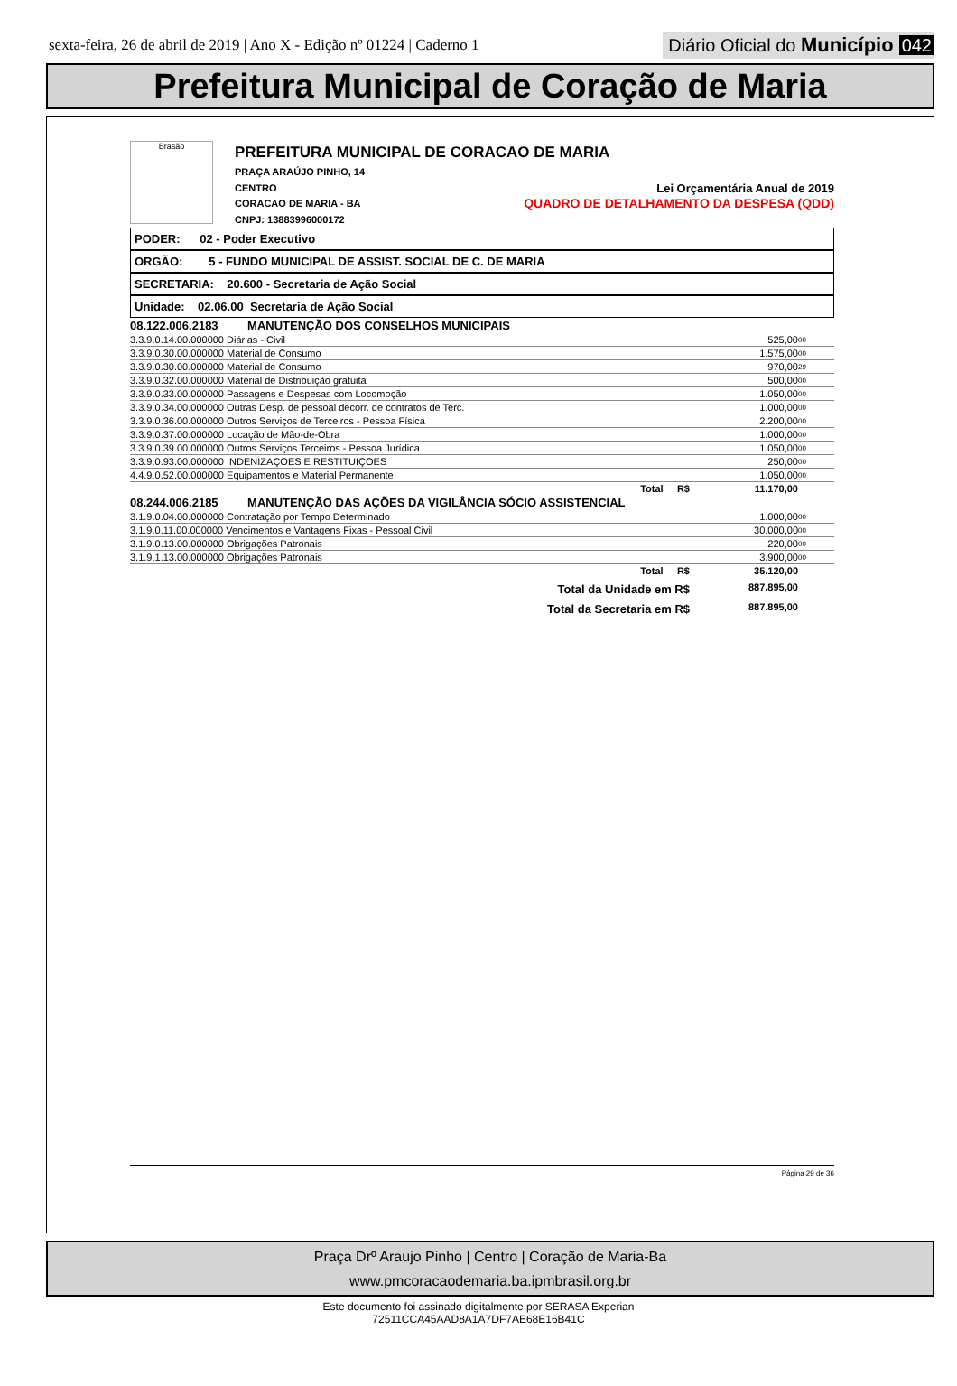sexta-feira, 26 de abril de 2019 | Ano X - Edição nº 01224 | Caderno 1
Diário Oficial do Município 042
Prefeitura Municipal de Coração de Maria
Brasão
PREFEITURA MUNICIPAL DE CORACAO DE MARIA
PRAÇA ARAÚJO PINHO, 14
CENTRO Lei Orçamentária Anual de 2019
CORACAO DE MARIA - BA QUADRO DE DETALHAMENTO DA DESPESA (QDD)
CNPJ: 13883996000172
PODER: 02 - Poder Executivo
ORGÃO: 5 - FUNDO MUNICIPAL DE ASSIST. SOCIAL DE C. DE MARIA
SECRETARIA: 20.600 - Secretaria de Ação Social
Unidade: 02.06.00 Secretaria de Ação Social
| 08.122.006.2183 MANUTENÇÃO DOS CONSELHOS MUNICIPAIS | | |
| 3.3.9.0.14.00.000000 Diárias - Civil | 525,00 | 00 |
| 3.3.9.0.30.00.000000 Material de Consumo | 1.575,00 | 00 |
| 3.3.9.0.30.00.000000 Material de Consumo | 970,00 | 29 |
| 3.3.9.0.32.00.000000 Material de Distribuição gratuita | 500,00 | 00 |
| 3.3.9.0.33.00.000000 Passagens e Despesas com Locomoção | 1.050,00 | 00 |
| 3.3.9.0.34.00.000000 Outras Desp. de pessoal decorr. de contratos de Terc. | 1.000,00 | 00 |
| 3.3.9.0.36.00.000000 Outros Serviços de Terceiros - Pessoa Física | 2.200,00 | 00 |
| 3.3.9.0.37.00.000000 Locação de Mão-de-Obra | 1.000,00 | 00 |
| 3.3.9.0.39.00.000000 Outros Serviços Terceiros - Pessoa Jurídica | 1.050,00 | 00 |
| 3.3.9.0.93.00.000000 INDENIZAÇOES E RESTITUIÇOES | 250,00 | 00 |
| 4.4.9.0.52.00.000000 Equipamentos e Material Permanente | 1.050,00 | 00 |
| Total R$ | 11.170,00 | |
| 08.244.006.2185 MANUTENÇÃO DAS AÇÕES DA VIGILÂNCIA SÓCIO ASSISTENCIAL | | |
| 3.1.9.0.04.00.000000 Contratação por Tempo Determinado | 1.000,00 | 00 |
| 3.1.9.0.11.00.000000 Vencimentos e Vantagens Fixas - Pessoal Civil | 30.000,00 | 00 |
| 3.1.9.0.13.00.000000 Obrigações Patronais | 220,00 | 00 |
| 3.1.9.1.13.00.000000 Obrigações Patronais | 3.900,00 | 00 |
| Total R$ | 35.120,00 | |
| Total da Unidade em R$ | 887.895,00 | |
| Total da Secretaria em R$ | 887.895,00 | |
Página 29 de 36
Praça Drº Araujo Pinho | Centro | Coração de Maria-Ba
www.pmcoracaodemaria.ba.ipmbrasil.org.br
Este documento foi assinado digitalmente por SERASA Experian
72511CCA45AAD8A1A7DF7AE68E16B41C